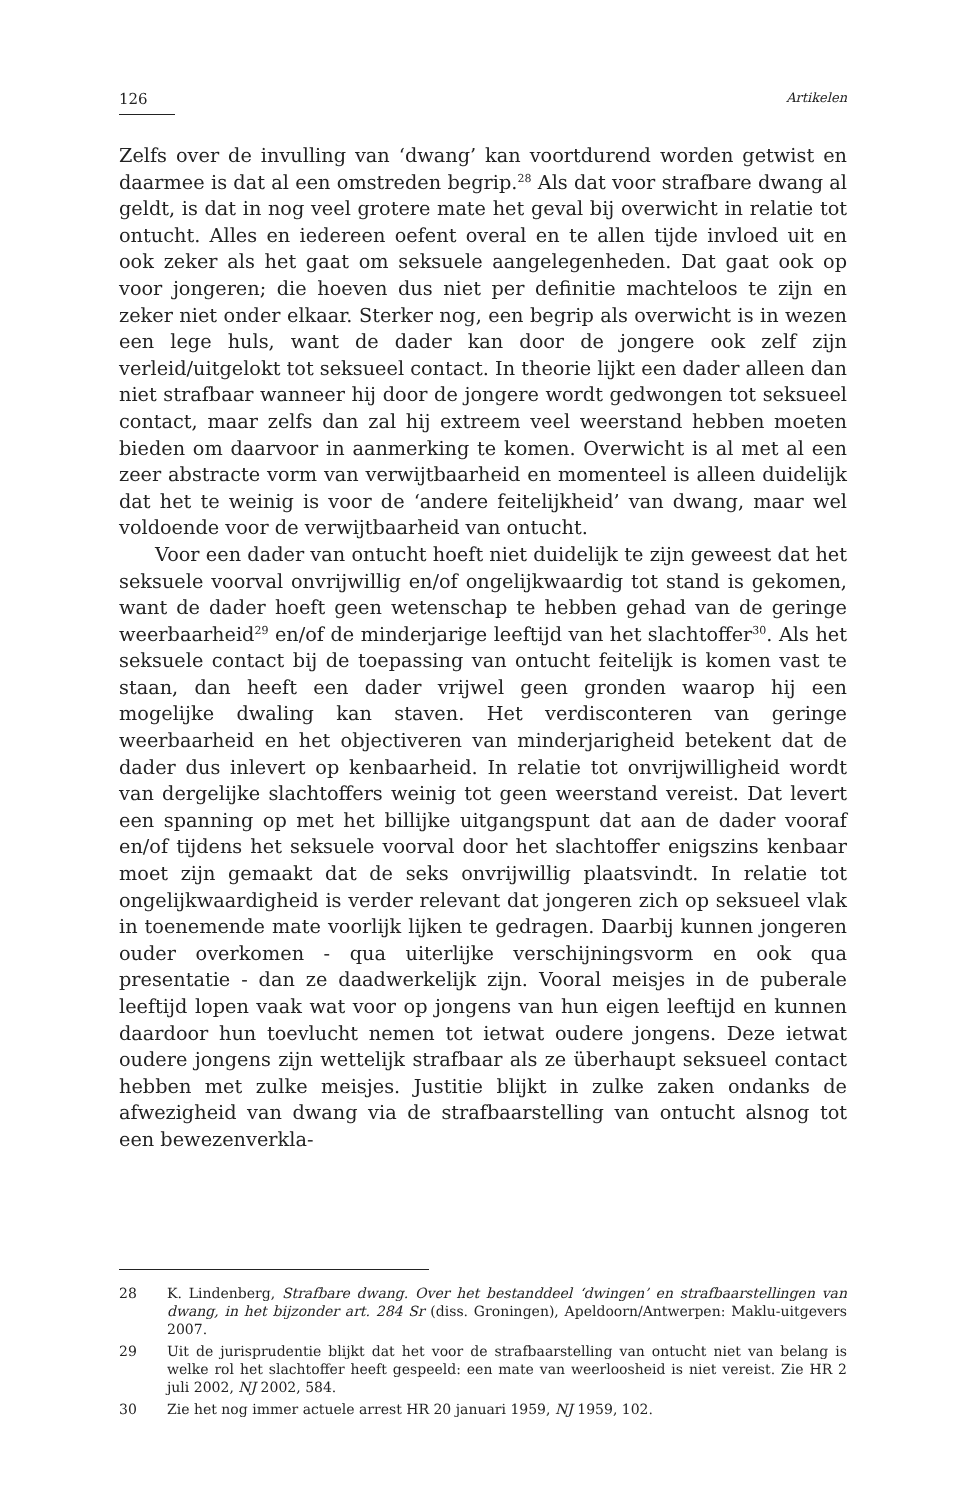126 Artikelen
Zelfs over de invulling van ‘dwang’ kan voortdurend worden getwist en daarmee is dat al een omstreden begrip.<sup>28</sup> Als dat voor strafbare dwang al geldt, is dat in nog veel grotere mate het geval bij overwicht in relatie tot ontucht. Alles en iedereen oefent overal en te allen tijde invloed uit en ook zeker als het gaat om seksuele aangelegenheden. Dat gaat ook op voor jongeren; die hoeven dus niet per definitie machteloos te zijn en zeker niet onder elkaar. Sterker nog, een begrip als overwicht is in wezen een lege huls, want de dader kan door de jongere ook zelf zijn verleid/uitgelokt tot seksueel contact. In theorie lijkt een dader alleen dan niet strafbaar wanneer hij door de jongere wordt gedwongen tot seksueel contact, maar zelfs dan zal hij extreem veel weerstand hebben moeten bieden om daarvoor in aanmerking te komen. Overwicht is al met al een zeer abstracte vorm van verwijtbaarheid en momenteel is alleen duidelijk dat het te weinig is voor de ‘andere feitelijkheid’ van dwang, maar wel voldoende voor de verwijtbaarheid van ontucht.
Voor een dader van ontucht hoeft niet duidelijk te zijn geweest dat het seksuele voorval onvrijwillig en/of ongelijkwaardig tot stand is gekomen, want de dader hoeft geen wetenschap te hebben gehad van de geringe weerbaarheid<sup>29</sup> en/of de minderjarige leeftijd van het slachtoffer<sup>30</sup>. Als het seksuele contact bij de toepassing van ontucht feitelijk is komen vast te staan, dan heeft een dader vrijwel geen gronden waarop hij een mogelijke dwaling kan staven. Het verdisconteren van geringe weerbaarheid en het objectiveren van minderjarigheid betekent dat de dader dus inlevert op kenbaarheid. In relatie tot onvrijwilligheid wordt van dergelijke slachtoffers weinig tot geen weerstand vereist. Dat levert een spanning op met het billijke uitgangspunt dat aan de dader vooraf en/of tijdens het seksuele voorval door het slachtoffer enigszins kenbaar moet zijn gemaakt dat de seks onvrijwillig plaatsvindt. In relatie tot ongelijkwaardigheid is verder relevant dat jongeren zich op seksueel vlak in toenemende mate voorlijk lijken te gedragen. Daarbij kunnen jongeren ouder overkomen - qua uiterlijke verschijningsvorm en ook qua presentatie - dan ze daadwerkelijk zijn. Vooral meisjes in de puberale leeftijd lopen vaak wat voor op jongens van hun eigen leeftijd en kunnen daardoor hun toevlucht nemen tot ietwat oudere jongens. Deze ietwat oudere jongens zijn wettelijk strafbaar als ze überhaupt seksueel contact hebben met zulke meisjes. Justitie blijkt in zulke zaken ondanks de afwezigheid van dwang via de strafbaarstelling van ontucht alsnog tot een bewezenverkla-
28 K. Lindenberg, Strafbare dwang. Over het bestanddeel ‘dwingen’ en strafbaarstellingen van dwang, in het bijzonder art. 284 Sr (diss. Groningen), Apeldoorn/Antwerpen: Maklu-uitgevers 2007.
29 Uit de jurisprudentie blijkt dat het voor de strafbaarstelling van ontucht niet van belang is welke rol het slachtoffer heeft gespeeld: een mate van weerloosheid is niet vereist. Zie HR 2 juli 2002, NJ 2002, 584.
30 Zie het nog immer actuele arrest HR 20 januari 1959, NJ 1959, 102.